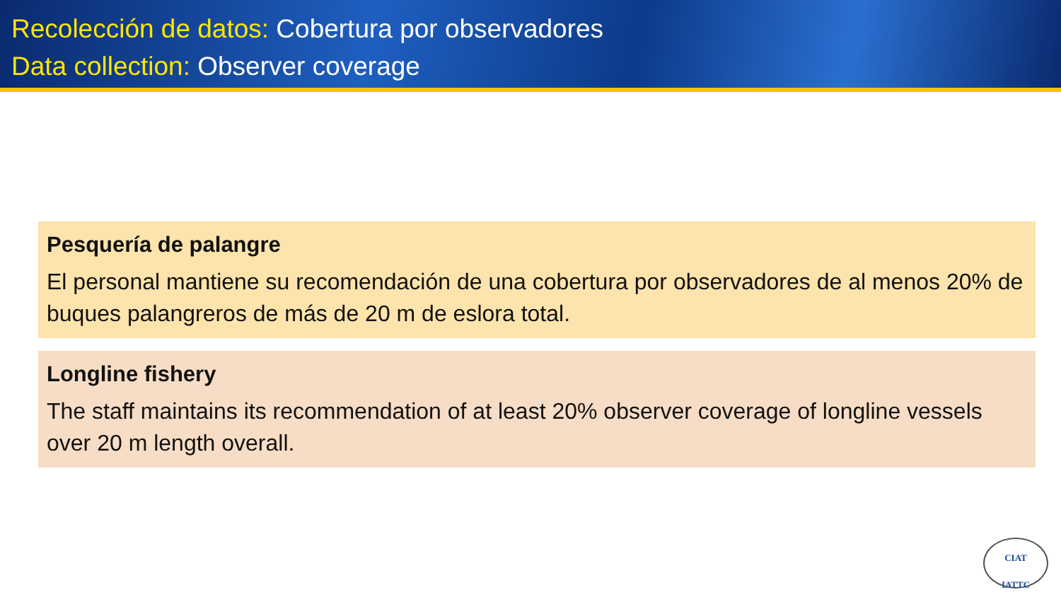Recolección de datos: Cobertura por observadores
Data collection: Observer coverage
Pesquería de palangre
El personal mantiene su recomendación de una cobertura por observadores de al menos 20% de buques palangreros de más de 20 m de eslora total.
Longline fishery
The staff maintains its recommendation of at least 20% observer coverage of longline vessels over 20 m length overall.
CIAT
IATTC